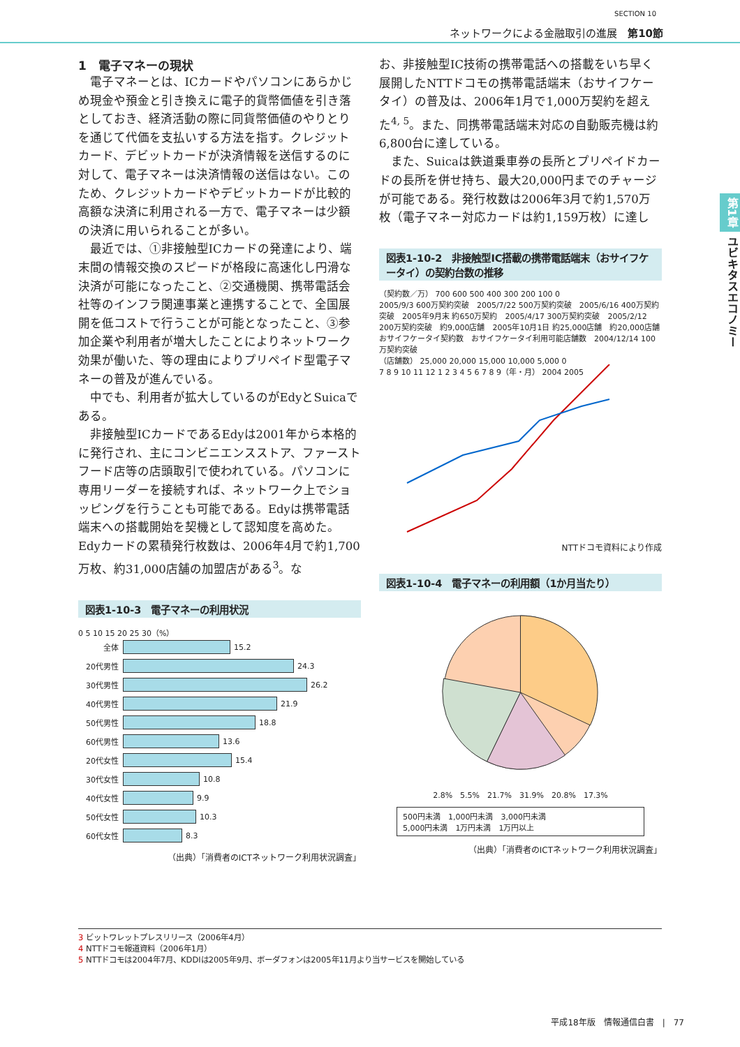SECTION 10
ネットワークによる金融取引の進展　第10節
1　電子マネーの現状
電子マネーとは、ICカードやパソコンにあらかじめ現金や預金と引き換えに電子的貨幣価値を引き落としておき、経済活動の際に同貨幣価値のやりとりを通じて代価を支払いする方法を指す。クレジットカード、デビットカードが決済情報を送信するのに対して、電子マネーは決済情報の送信はない。このため、クレジットカードやデビットカードが比較的高額な決済に利用される一方で、電子マネーは少額の決済に用いられることが多い。
最近では、①非接触型ICカードの発達により、端末間の情報交換のスピードが格段に高速化し円滑な決済が可能になったこと、②交通機関、携帯電話会社等のインフラ関連事業と連携することで、全国展開を低コストで行うことが可能となったこと、③参加企業や利用者が増大したことによりネットワーク効果が働いた、等の理由によりプリペイド型電子マネーの普及が進んでいる。
中でも、利用者が拡大しているのがEdyとSuicaである。
非接触型ICカードであるEdyは2001年から本格的に発行され、主にコンビニエンスストア、ファーストフード店等の店頭取引で使われている。パソコンに専用リーダーを接続すれば、ネットワーク上でショッピングを行うことも可能である。Edyは携帯電話端末への搭載開始を契機として認知度を高めた。Edyカードの累積発行枚数は、2006年4月で約1,700万枚、約31,000店舗の加盟店がある<sup>3</sup>。な
図表1-10-3　電子マネーの利用状況
0 5 10 15 20 25 30（%）
全体 15.2
20代男性 24.3
30代男性 26.2
40代男性 21.9
50代男性 18.8
60代男性 13.6
20代女性 15.4
30代女性 10.8
40代女性 9.9
50代女性 10.3
60代女性 8.3
（出典）「消費者のICTネットワーク利用状況調査」
お、非接触型IC技術の携帯電話への搭載をいち早く展開したNTTドコモの携帯電話端末（おサイフケータイ）の普及は、2006年1月で1,000万契約を超えた<sup>4, 5</sup>。また、同携帯電話端末対応の自動販売機は約6,800台に達している。
また、Suicaは鉄道乗車券の長所とプリペイドカードの長所を併せ持ち、最大20,000円までのチャージが可能である。発行枚数は2006年3月で約1,570万枚（電子マネー対応カードは約1,159万枚）に達し
図表1-10-2　非接触型IC搭載の携帯電話端末（おサイフケータイ）の契約台数の推移
（契約数／万） 700 600 500 400 300 200 100 0
2005/9/3 600万契約突破　2005/7/22 500万契約突破　2005/6/16 400万契約突破　2005年9月末 約650万契約　2005/4/17 300万契約突破　2005/2/12 200万契約突破　約9,000店舗　2005年10月1日 約25,000店舗　約20,000店舗　おサイフケータイ契約数　おサイフケータイ利用可能店舗数　2004/12/14 100万契約突破
（店舗数） 25,000 20,000 15,000 10,000 5,000 0
7 8 9 10 11 12 1 2 3 4 5 6 7 8 9（年・月） 2004 2005
NTTドコモ資料により作成
図表1-10-4　電子マネーの利用額（1か月当たり）
2.8%　5.5%　21.7%　31.9%　20.8%　17.3%
500円未満　1,000円未満　3,000円未満
5,000円未満　1万円未満　1万円以上
（出典）「消費者のICTネットワーク利用状況調査」
第1章 ユビキタスエコノミー
3 ビットワレットプレスリリース（2006年4月）
4 NTTドコモ報道資料（2006年1月）
5 NTTドコモは2004年7月、KDDIは2005年9月、ボーダフォンは2005年11月より当サービスを開始している
平成18年版　情報通信白書　|　77